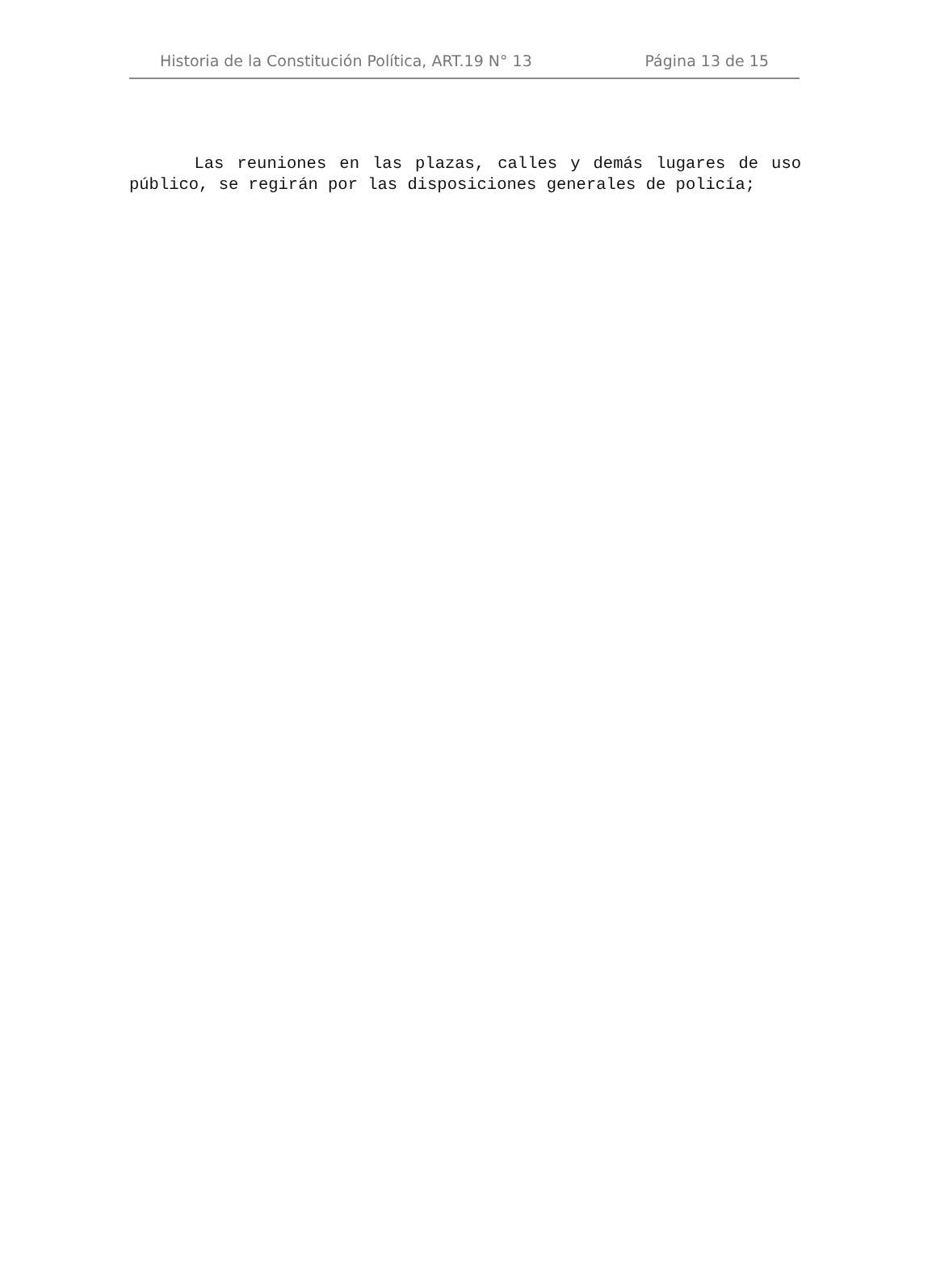Historia de la Constitución Política, ART.19 N° 13 Página 13 de 15
Las reuniones en las plazas, calles y demás lugares de uso público, se regirán por las disposiciones generales de policía;